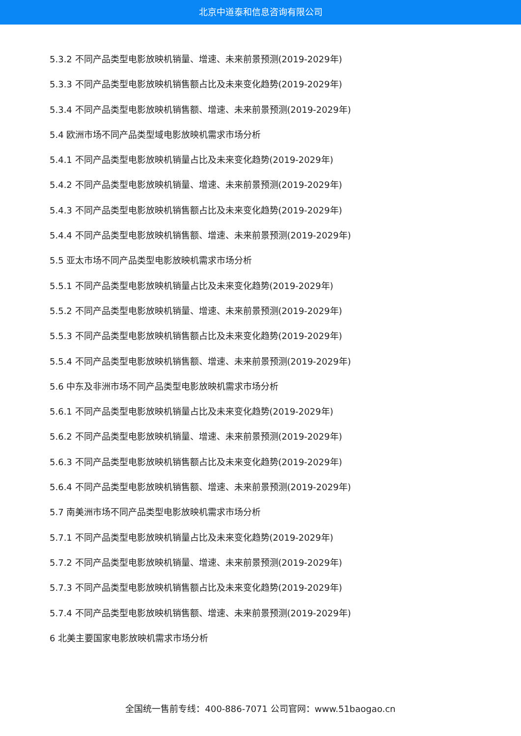北京中道泰和信息咨询有限公司
5.3.2 不同产品类型电影放映机销量、增速、未来前景预测(2019-2029年)
5.3.3 不同产品类型电影放映机销售额占比及未来变化趋势(2019-2029年)
5.3.4 不同产品类型电影放映机销售额、增速、未来前景预测(2019-2029年)
5.4 欧洲市场不同产品类型域电影放映机需求市场分析
5.4.1 不同产品类型电影放映机销量占比及未来变化趋势(2019-2029年)
5.4.2 不同产品类型电影放映机销量、增速、未来前景预测(2019-2029年)
5.4.3 不同产品类型电影放映机销售额占比及未来变化趋势(2019-2029年)
5.4.4 不同产品类型电影放映机销售额、增速、未来前景预测(2019-2029年)
5.5 亚太市场不同产品类型电影放映机需求市场分析
5.5.1 不同产品类型电影放映机销量占比及未来变化趋势(2019-2029年)
5.5.2 不同产品类型电影放映机销量、增速、未来前景预测(2019-2029年)
5.5.3 不同产品类型电影放映机销售额占比及未来变化趋势(2019-2029年)
5.5.4 不同产品类型电影放映机销售额、增速、未来前景预测(2019-2029年)
5.6 中东及非洲市场不同产品类型电影放映机需求市场分析
5.6.1 不同产品类型电影放映机销量占比及未来变化趋势(2019-2029年)
5.6.2 不同产品类型电影放映机销量、增速、未来前景预测(2019-2029年)
5.6.3 不同产品类型电影放映机销售额占比及未来变化趋势(2019-2029年)
5.6.4 不同产品类型电影放映机销售额、增速、未来前景预测(2019-2029年)
5.7 南美洲市场不同产品类型电影放映机需求市场分析
5.7.1 不同产品类型电影放映机销量占比及未来变化趋势(2019-2029年)
5.7.2 不同产品类型电影放映机销量、增速、未来前景预测(2019-2029年)
5.7.3 不同产品类型电影放映机销售额占比及未来变化趋势(2019-2029年)
5.7.4 不同产品类型电影放映机销售额、增速、未来前景预测(2019-2029年)
6 北美主要国家电影放映机需求市场分析
全国统一售前专线：400-886-7071 公司官网：www.51baogao.cn